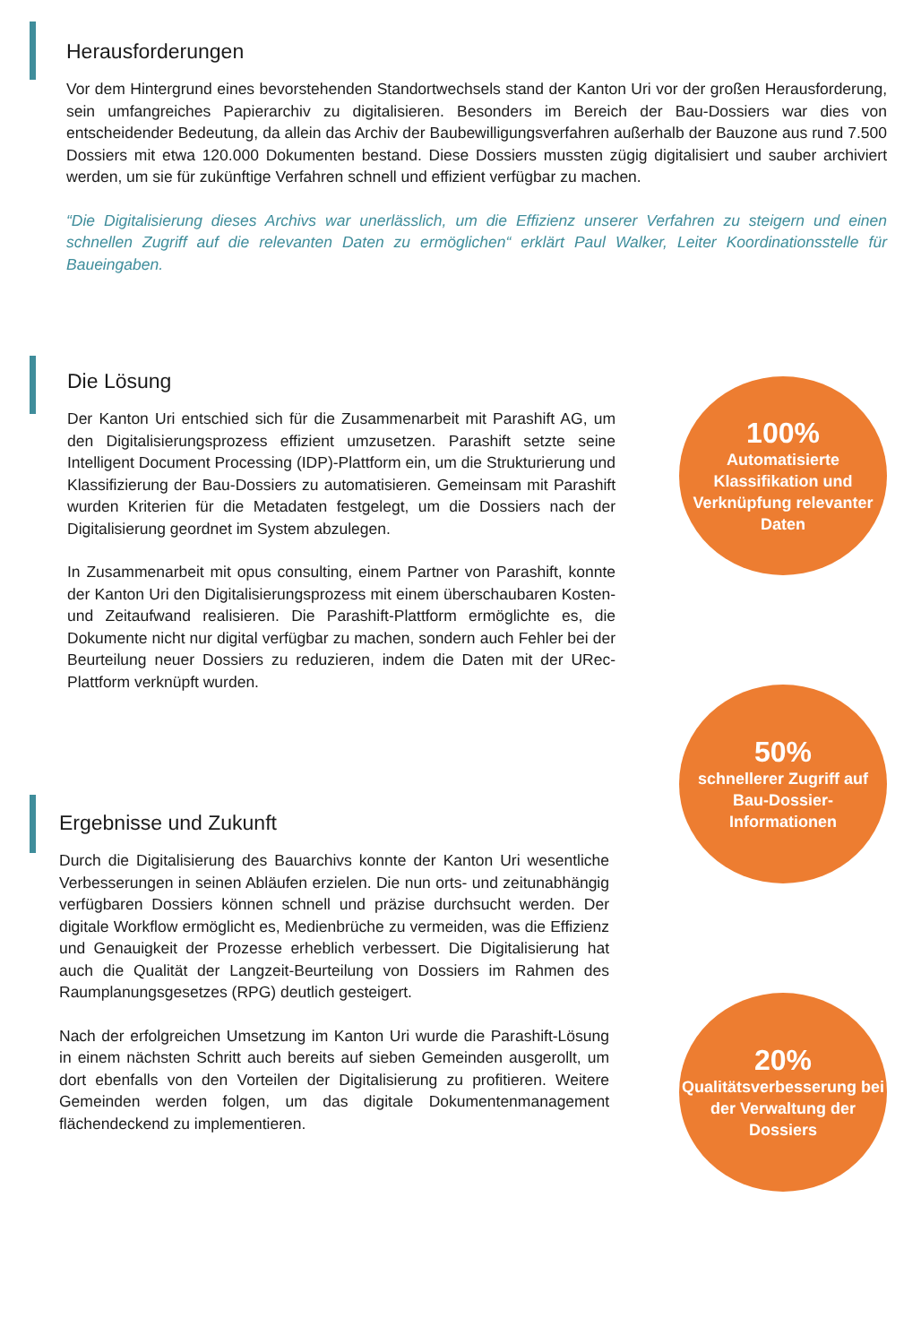Herausforderungen
Vor dem Hintergrund eines bevorstehenden Standortwechsels stand der Kanton Uri vor der großen Herausforderung, sein umfangreiches Papierarchiv zu digitalisieren. Besonders im Bereich der Bau-Dossiers war dies von entscheidender Bedeutung, da allein das Archiv der Baubewilligungsverfahren außerhalb der Bauzone aus rund 7.500 Dossiers mit etwa 120.000 Dokumenten bestand. Diese Dossiers mussten zügig digitalisiert und sauber archiviert werden, um sie für zukünftige Verfahren schnell und effizient verfügbar zu machen.
“Die Digitalisierung dieses Archivs war unerlässlich, um die Effizienz unserer Verfahren zu steigern und einen schnellen Zugriff auf die relevanten Daten zu ermöglichen“ erklärt Paul Walker, Leiter Koordinationsstelle für Baueingaben.
Die Lösung
Der Kanton Uri entschied sich für die Zusammenarbeit mit Parashift AG, um den Digitalisierungsprozess effizient umzusetzen. Parashift setzte seine Intelligent Document Processing (IDP)-Plattform ein, um die Strukturierung und Klassifizierung der Bau-Dossiers zu automatisieren. Gemeinsam mit Parashift wurden Kriterien für die Metadaten festgelegt, um die Dossiers nach der Digitalisierung geordnet im System abzulegen.
In Zusammenarbeit mit opus consulting, einem Partner von Parashift, konnte der Kanton Uri den Digitalisierungsprozess mit einem überschaubaren Kosten- und Zeitaufwand realisieren. Die Parashift-Plattform ermöglichte es, die Dokumente nicht nur digital verfügbar zu machen, sondern auch Fehler bei der Beurteilung neuer Dossiers zu reduzieren, indem die Daten mit der URec-Plattform verknüpft wurden.
100%
Automatisierte Klassifikation und Verknüpfung relevanter Daten
Ergebnisse und Zukunft
Durch die Digitalisierung des Bauarchivs konnte der Kanton Uri wesentliche Verbesserungen in seinen Abläufen erzielen. Die nun orts- und zeitunabhängig verfügbaren Dossiers können schnell und präzise durchsucht werden. Der digitale Workflow ermöglicht es, Medienbrüche zu vermeiden, was die Effizienz und Genauigkeit der Prozesse erheblich verbessert. Die Digitalisierung hat auch die Qualität der Langzeit-Beurteilung von Dossiers im Rahmen des Raumplanungsgesetzes (RPG) deutlich gesteigert.
Nach der erfolgreichen Umsetzung im Kanton Uri wurde die Parashift-Lösung in einem nächsten Schritt auch bereits auf sieben Gemeinden ausgerollt, um dort ebenfalls von den Vorteilen der Digitalisierung zu profitieren. Weitere Gemeinden werden folgen, um das digitale Dokumentenmanagement flächendeckend zu implementieren.
50%
schnellerer Zugriff auf Bau-Dossier-Informationen
20%
Qualitätsverbesserung bei der Verwaltung der Dossiers